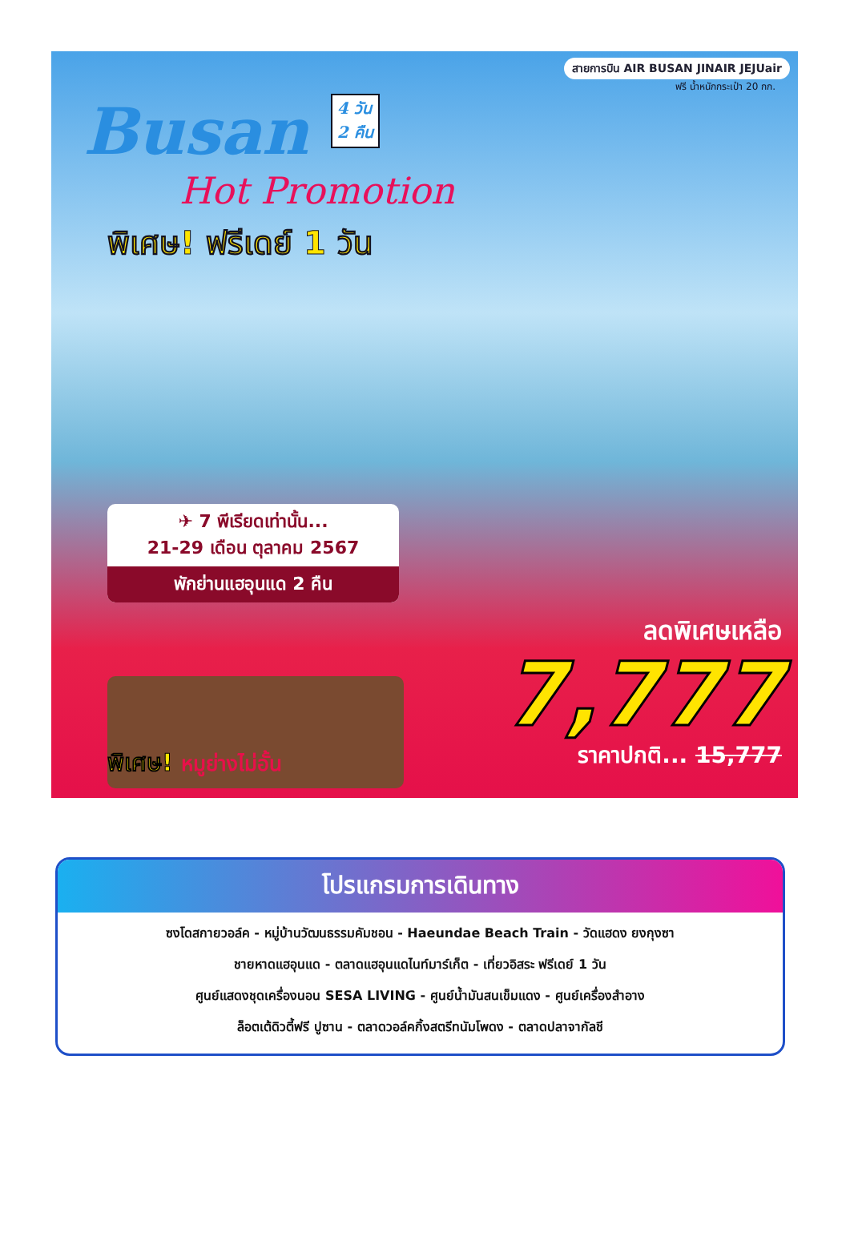สายการบิน AIR BUSAN JINAIR JEJUair
ฟรี น้ำหนักกระเป๋า 20 กก.
Busan 4 วัน
2 คืน
Hot Promotion
พิเศษ! ฟรีเดย์ 1 วัน
✈ 7 พีเรียดเท่านั้น...
21-29 เดือน ตุลาคม 2567
พักย่านแฮอุนแด 2 คืน
พิเศษ! หมูย่างไม่อั้น
ลดพิเศษเหลือ
7,777
ราคาปกติ... 15,777
โปรแกรมการเดินทาง
ซงโดสกายวอล์ค - หมู่บ้านวัฒนธรรมคัมชอน - Haeundae Beach Train - วัดแฮดง ยงกุงซา
ชายหาดแฮอุนแด - ตลาดแฮอุนแดไนท์มาร์เก็ต - เที่ยวอิสระ ฟรีเดย์ 1 วัน
ศูนย์แสดงชุดเครื่องนอน SESA LIVING - ศูนย์น้ำมันสนเข็มแดง - ศูนย์เครื่องสำอาง
ล็อตเต้ดิวตี้ฟรี ปูซาน - ตลาดวอล์คกิ้งสตรีทนัมโพดง - ตลาดปลาจากัลชี